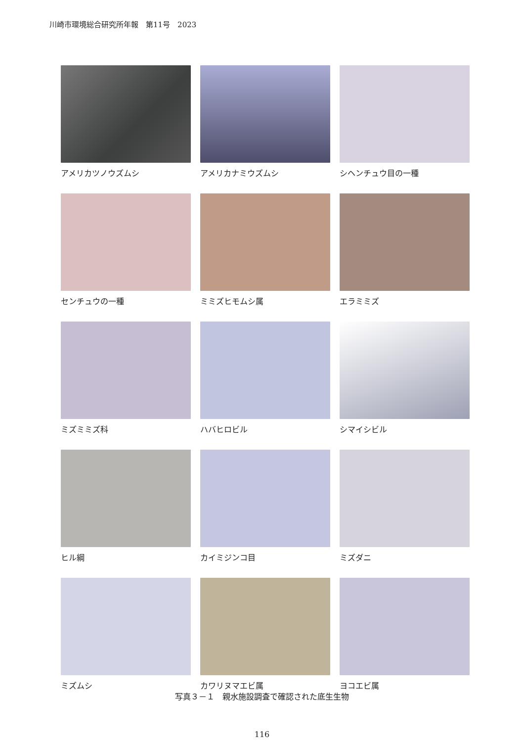川崎市環境総合研究所年報　第11号　2023
アメリカツノウズムシ
アメリカナミウズムシ
シヘンチュウ目の一種
センチュウの一種
ミミズヒモムシ属
エラミミズ
ミズミミズ科
ハバヒロビル
シマイシビル
ヒル綱
カイミジンコ目
ミズダニ
ミズムシ
カワリヌマエビ属
ヨコエビ属
写真３－１　親水施設調査で確認された底生生物
116